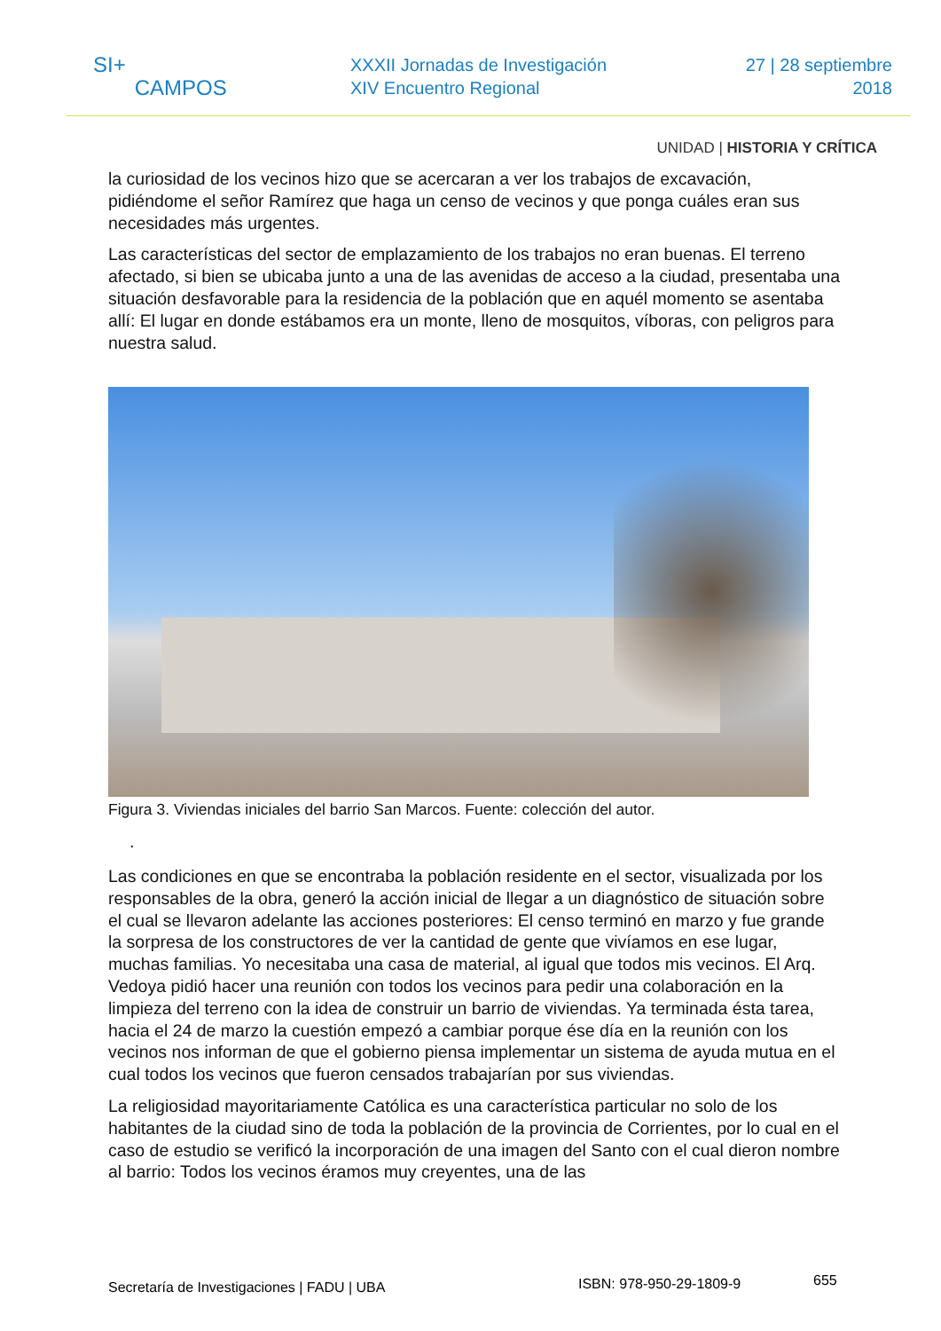SI+
CAMPOS
XXXII Jornadas de Investigación
XIV Encuentro Regional
27 | 28 septiembre
2018
UNIDAD | HISTORIA Y CRÍTICA
la curiosidad de los vecinos hizo que se acercaran a ver los trabajos de excavación, pidiéndome el señor Ramírez que haga un censo de vecinos y que ponga cuáles eran sus necesidades más urgentes.
Las características del sector de emplazamiento de los trabajos no eran buenas. El terreno afectado, si bien se ubicaba junto a una de las avenidas de acceso a la ciudad, presentaba una situación desfavorable para la residencia de la población que en aquél momento se asentaba allí: El lugar en donde estábamos era un monte, lleno de mosquitos, víboras, con peligros para nuestra salud.
Figura 3. Viviendas iniciales del barrio San Marcos. Fuente: colección del autor.
.
Las condiciones en que se encontraba la población residente en el sector, visualizada por los responsables de la obra, generó la acción inicial de llegar a un diagnóstico de situación sobre el cual se llevaron adelante las acciones posteriores: El censo terminó en marzo y fue grande la sorpresa de los constructores de ver la cantidad de gente que vivíamos en ese lugar, muchas familias. Yo necesitaba una casa de material, al igual que todos mis vecinos. El Arq. Vedoya pidió hacer una reunión con todos los vecinos para pedir una colaboración en la limpieza del terreno con la idea de construir un barrio de viviendas. Ya terminada ésta tarea, hacia el 24 de marzo la cuestión empezó a cambiar porque ése día en la reunión con los vecinos nos informan de que el gobierno piensa implementar un sistema de ayuda mutua en el cual todos los vecinos que fueron censados trabajarían por sus viviendas.
La religiosidad mayoritariamente Católica es una característica particular no solo de los habitantes de la ciudad sino de toda la población de la provincia de Corrientes, por lo cual en el caso de estudio se verificó la incorporación de una imagen del Santo con el cual dieron nombre al barrio: Todos los vecinos éramos muy creyentes, una de las
Secretaría de Investigaciones | FADU | UBA ISBN: 978-950-29-1809-9 655